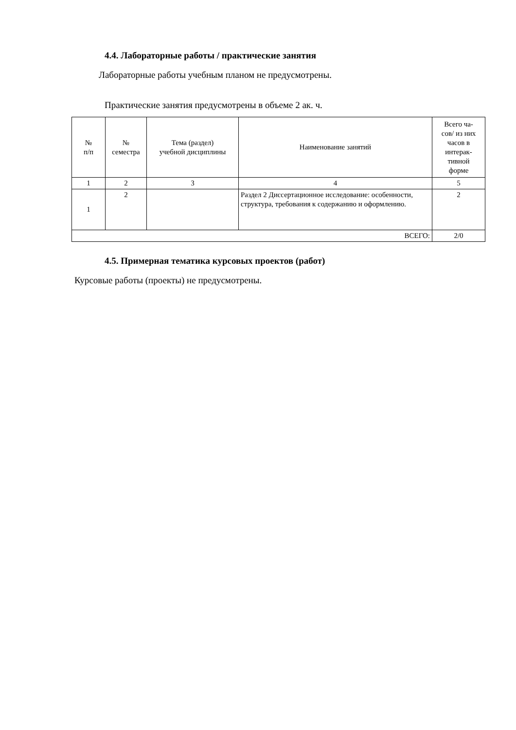4.4. Лабораторные работы / практические занятия
Лабораторные работы учебным планом не предусмотрены.
Практические занятия предусмотрены в объеме 2 ак. ч.
| № п/п | № семестра | Тема (раздел) учебной дисциплины | Наименование занятий | Всего ча- сов/ из них часов в интерак- тивной форме |
| --- | --- | --- | --- | --- |
| 1 | 2 | 3 | 4 | 5 |
| 1 | 2 | | Раздел 2 Диссертационное исследование: особенности, структура, требования к содержанию и оформлению. | 2 |
| ВСЕГО: | | | | 2/0 |
4.5. Примерная тематика курсовых проектов (работ)
Курсовые работы (проекты) не предусмотрены.